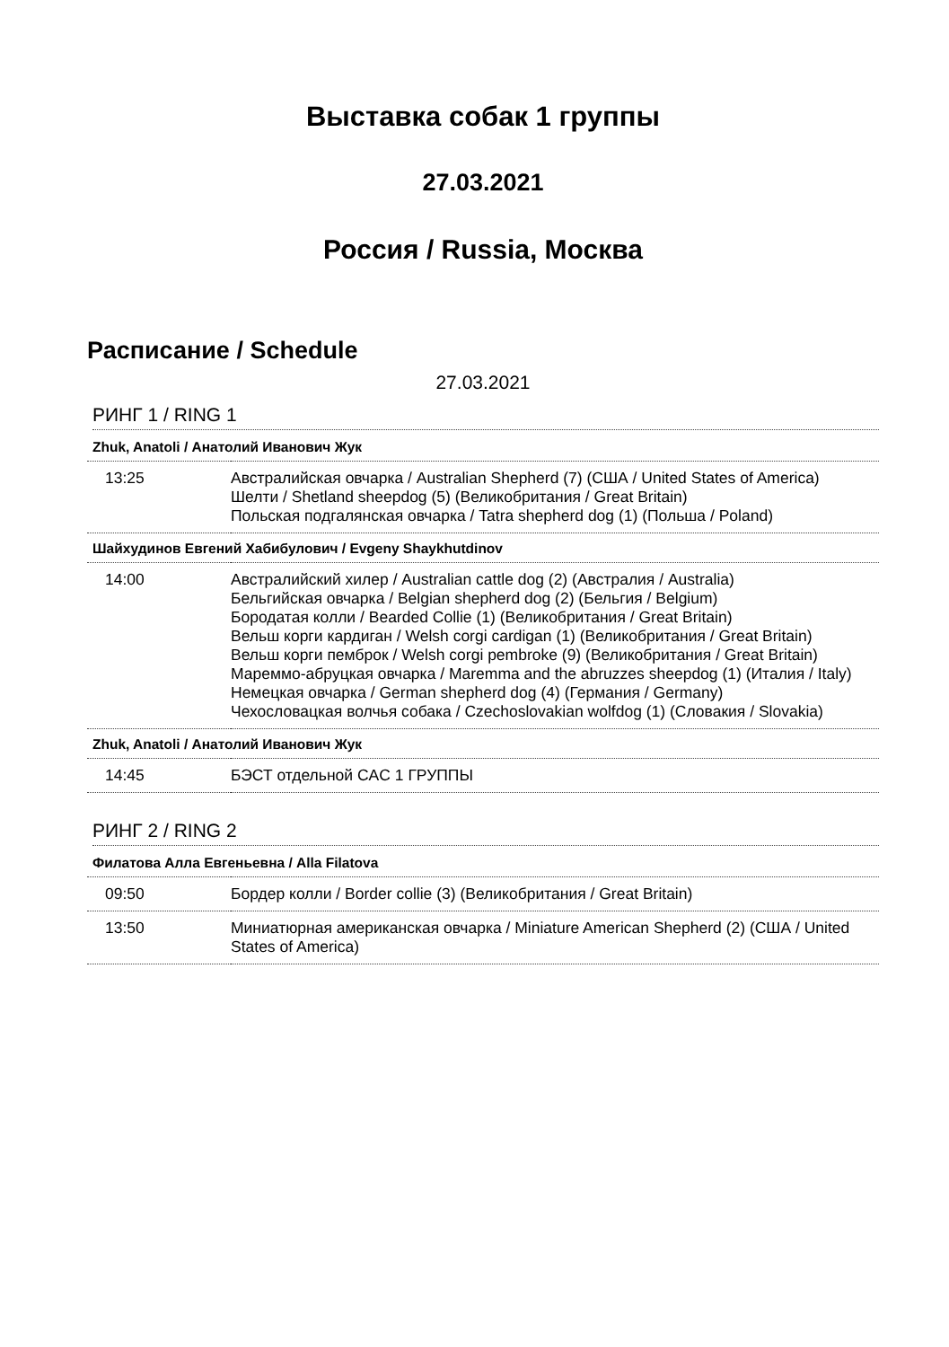Выставка собак 1 группы
27.03.2021
Россия / Russia, Москва
Расписание / Schedule
27.03.2021
РИНГ 1 / RING 1
| Zhuk, Anatoli / Анатолий Иванович Жук | |
| 13:25 | Австралийская овчарка / Australian Shepherd (7) (США / United States of America) Шелти / Shetland sheepdog (5) (Великобритания / Great Britain) Польская подгалянская овчарка / Tatra shepherd dog (1) (Польша / Poland) |
| Шайхудинов Евгений Хабибулович / Evgeny Shaykhutdinov | |
| 14:00 | Австралийский хилер / Australian cattle dog (2) (Австралия / Australia) Бельгийская овчарка / Belgian shepherd dog (2) (Бельгия / Belgium) Бородатая колли / Bearded Collie (1) (Великобритания / Great Britain) Вельш корги кардиган / Welsh corgi cardigan (1) (Великобритания / Great Britain) Вельш корги пемброк / Welsh corgi pembroke (9) (Великобритания / Great Britain) Мареммо-абруцкая овчарка / Maremma and the abruzzes sheepdog (1) (Италия / Italy) Немецкая овчарка / German shepherd dog (4) (Германия / Germany) Чехословацкая волчья собака / Czechoslovakian wolfdog (1) (Словакия / Slovakia) |
| Zhuk, Anatoli / Анатолий Иванович Жук | |
| 14:45 | БЭСТ отдельной CAC 1 ГРУППЫ |
РИНГ 2 / RING 2
| Филатова Алла Евгеньевна / Alla Filatova | |
| 09:50 | Бордер колли / Border collie (3) (Великобритания / Great Britain) |
| 13:50 | Миниатюрная американская овчарка / Miniature American Shepherd (2) (США / United States of America) |